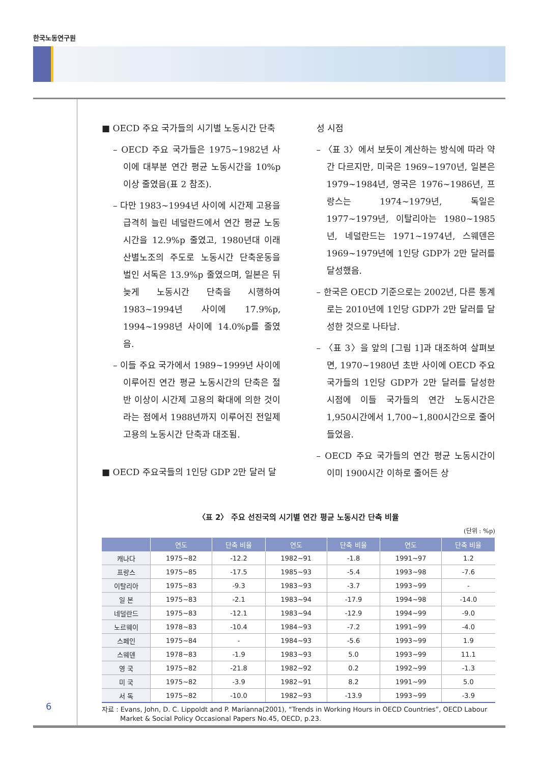한국노동연구원
■ OECD 주요 국가들의 시기별 노동시간 단축
– OECD 주요 국가들은 1975~1982년 사이에 대부분 연간 평균 노동시간을 10%p 이상 줄였음(표 2 참조).
– 다만 1983~1994년 사이에 시간제 고용을 급격히 늘린 네덜란드에서 연간 평균 노동시간을 12.9%p 줄였고, 1980년대 이래 산별노조의 주도로 노동시간 단축운동을 벌인 서독은 13.9%p 줄였으며, 일본은 뒤늦게 노동시간 단축을 시행하여 1983~1994년 사이에 17.9%p, 1994~1998년 사이에 14.0%p를 줄였음.
– 이들 주요 국가에서 1989~1999년 사이에 이루어진 연간 평균 노동시간의 단축은 절반 이상이 시간제 고용의 확대에 의한 것이라는 점에서 1988년까지 이루어진 전일제 고용의 노동시간 단축과 대조됨.
■ OECD 주요국들의 1인당 GDP 2만 달러 달
성 시점
– 〈표 3〉에서 보듯이 계산하는 방식에 따라 약간 다르지만, 미국은 1969~1970년, 일본은 1979~1984년, 영국은 1976~1986년, 프랑스는 1974~1979년, 독일은 1977~1979년, 이탈리아는 1980~1985년, 네덜란드는 1971~1974년, 스웨덴은 1969~1979년에 1인당 GDP가 2만 달러를 달성했음.
– 한국은 OECD 기준으로는 2002년, 다른 통계로는 2010년에 1인당 GDP가 2만 달러를 달성한 것으로 나타남.
– 〈표 3〉을 앞의 [그림 1]과 대조하여 살펴보면, 1970~1980년 초반 사이에 OECD 주요 국가들의 1인당 GDP가 2만 달러를 달성한 시점에 이들 국가들의 연간 노동시간은 1,950시간에서 1,700~1,800시간으로 줄어들었음.
– OECD 주요 국가들의 연간 평균 노동시간이 이미 1900시간 이하로 줄어든 상
〈표 2〉 주요 선진국의 시기별 연간 평균 노동시간 단축 비율
(단위 : %p)
| | 연도 | 단축 비율 | 연도 | 단축 비율 | 연도 | 단축 비율 |
| --- | --- | --- | --- | --- | --- | --- |
| 캐나다 | 1975~82 | -12.2 | 1982~91 | -1.8 | 1991~97 | 1.2 |
| 프랑스 | 1975~85 | -17.5 | 1985~93 | -5.4 | 1993~98 | -7.6 |
| 이탈리아 | 1975~83 | -9.3 | 1983~93 | -3.7 | 1993~99 | - |
| 일 본 | 1975~83 | -2.1 | 1983~94 | -17.9 | 1994~98 | -14.0 |
| 네덜란드 | 1975~83 | -12.1 | 1983~94 | -12.9 | 1994~99 | -9.0 |
| 노르웨이 | 1978~83 | -10.4 | 1984~93 | -7.2 | 1991~99 | -4.0 |
| 스페인 | 1975~84 | - | 1984~93 | -5.6 | 1993~99 | 1.9 |
| 스웨덴 | 1978~83 | -1.9 | 1983~93 | 5.0 | 1993~99 | 11.1 |
| 영 국 | 1975~82 | -21.8 | 1982~92 | 0.2 | 1992~99 | -1.3 |
| 미 국 | 1975~82 | -3.9 | 1982~91 | 8.2 | 1991~99 | 5.0 |
| 서 독 | 1975~82 | -10.0 | 1982~93 | -13.9 | 1993~99 | -3.9 |
자료 : Evans, John, D. C. Lippoldt and P. Marianna(2001), “Trends in Working Hours in OECD Countries”, OECD Labour Market & Social Policy Occasional Papers No.45, OECD, p.23.
6